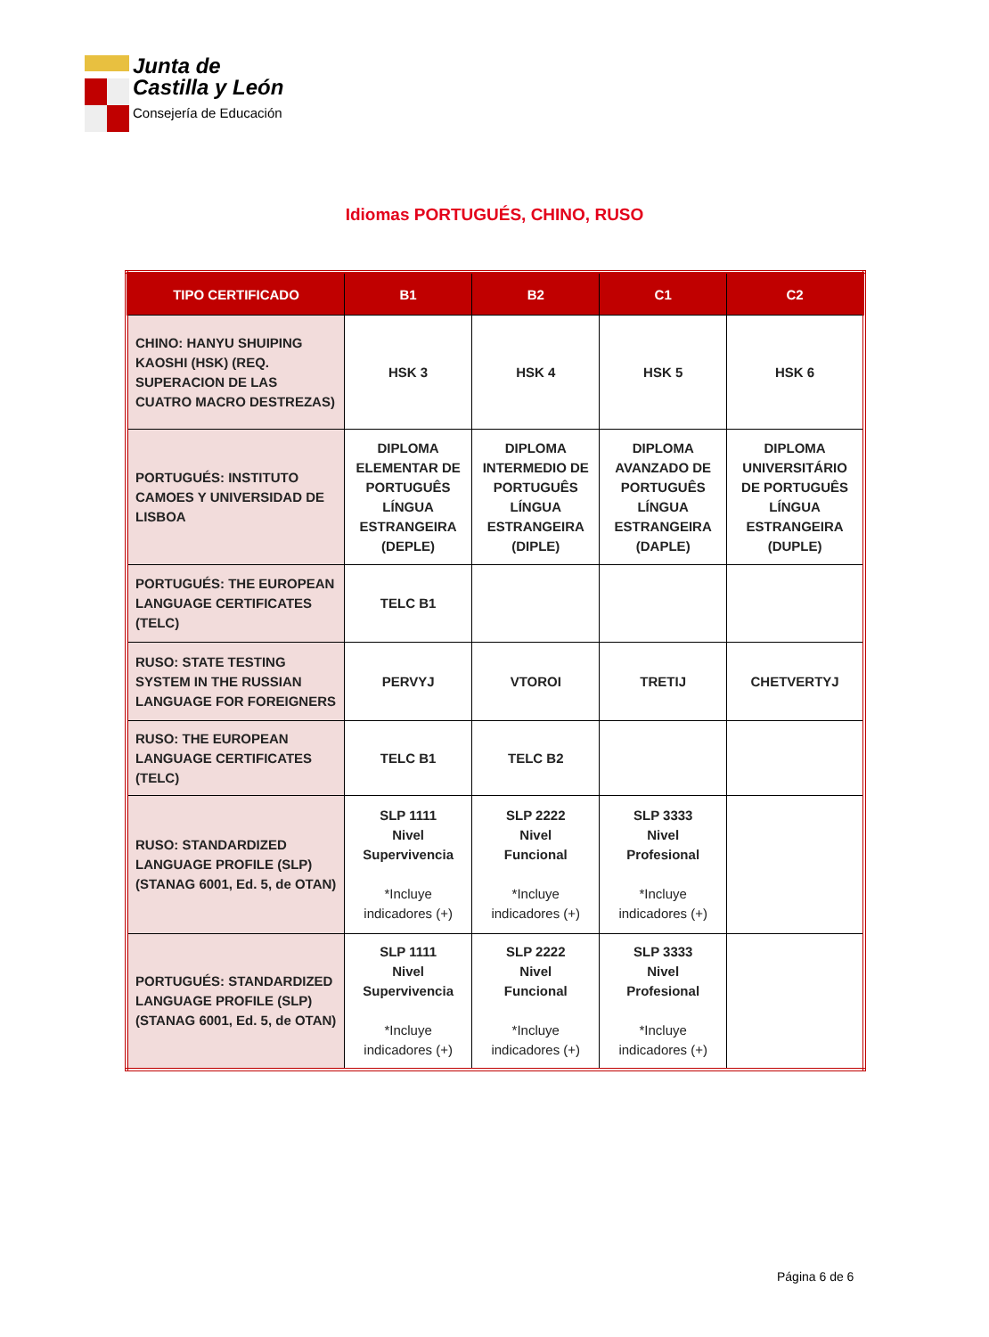Junta de
Castilla y León
Consejería de Educación
Idiomas PORTUGUÉS, CHINO, RUSO
| TIPO CERTIFICADO | B1 | B2 | C1 | C2 |
| --- | --- | --- | --- | --- |
| CHINO: HANYU SHUIPING KAOSHI (HSK) (REQ. SUPERACION DE LAS CUATRO MACRO DESTREZAS) | HSK 3 | HSK 4 | HSK 5 | HSK 6 |
| PORTUGUÉS: INSTITUTO CAMOES Y UNIVERSIDAD DE LISBOA | DIPLOMA ELEMENTAR DE PORTUGUÊS LÍNGUA ESTRANGEIRA (DEPLE) | DIPLOMA INTERMEDIO DE PORTUGUÊS LÍNGUA ESTRANGEIRA (DIPLE) | DIPLOMA AVANZADO DE PORTUGUÊS LÍNGUA ESTRANGEIRA (DAPLE) | DIPLOMA UNIVERSITÁRIO DE PORTUGUÊS LÍNGUA ESTRANGEIRA (DUPLE) |
| PORTUGUÉS: THE EUROPEAN LANGUAGE CERTIFICATES (TELC) | TELC B1 | | | |
| RUSO: STATE TESTING SYSTEM IN THE RUSSIAN LANGUAGE FOR FOREIGNERS | PERVYJ | VTOROI | TRETIJ | CHETVERTYJ |
| RUSO: THE EUROPEAN LANGUAGE CERTIFICATES (TELC) | TELC B1 | TELC B2 | | |
| RUSO: STANDARDIZED LANGUAGE PROFILE (SLP) (STANAG 6001, Ed. 5, de OTAN) | SLP 1111 Nivel Supervivencia *Incluye indicadores (+) | SLP 2222 Nivel Funcional *Incluye indicadores (+) | SLP 3333 Nivel Profesional *Incluye indicadores (+) | |
| PORTUGUÉS: STANDARDIZED LANGUAGE PROFILE (SLP) (STANAG 6001, Ed. 5, de OTAN) | SLP 1111 Nivel Supervivencia *Incluye indicadores (+) | SLP 2222 Nivel Funcional *Incluye indicadores (+) | SLP 3333 Nivel Profesional *Incluye indicadores (+) | |
Página 6 de 6